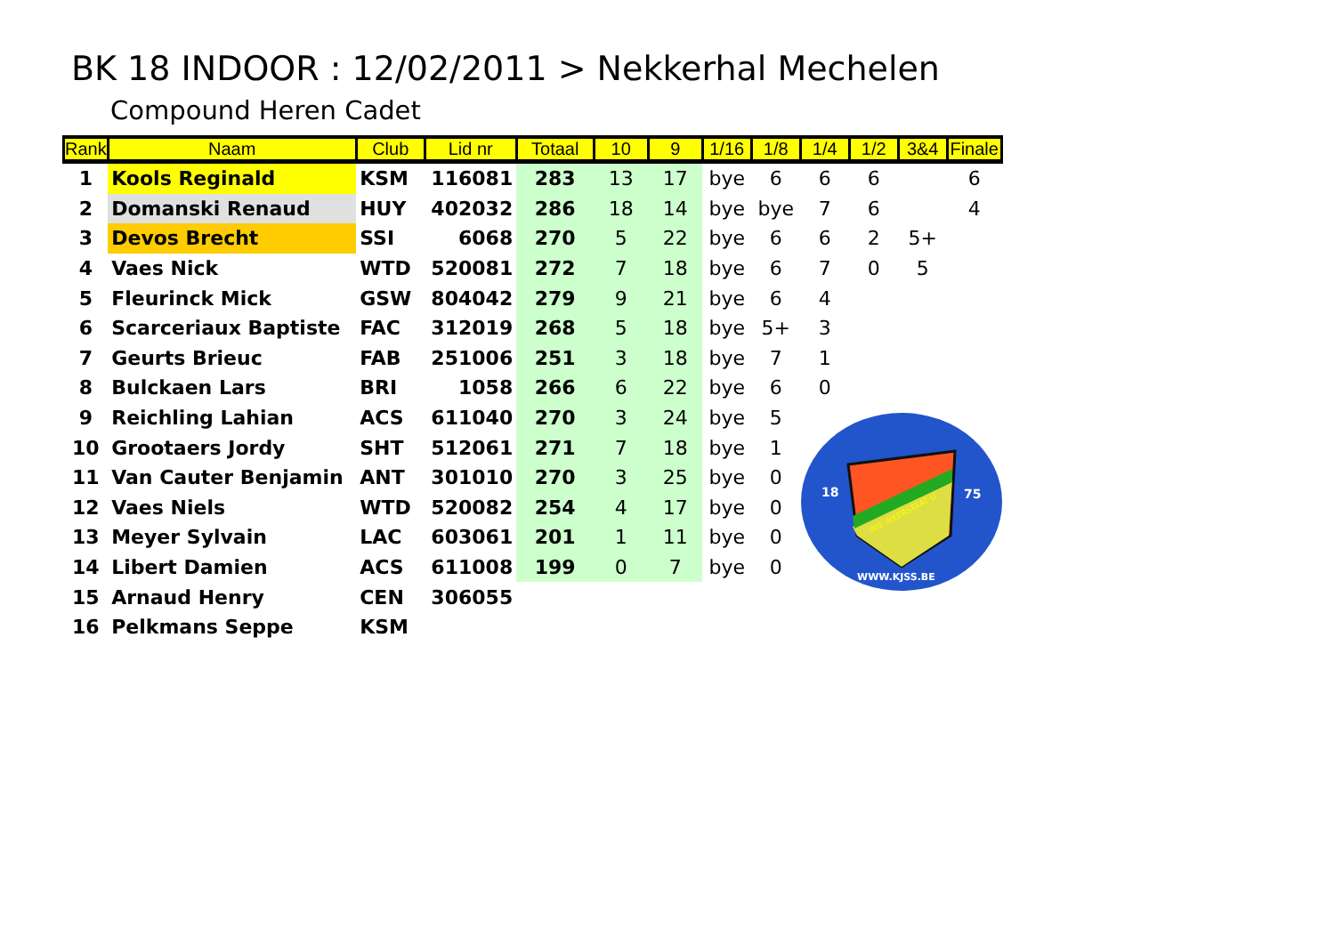BK 18 INDOOR : 12/02/2011 > Nekkerhal Mechelen
Compound Heren Cadet
| Rank | Naam | Club | Lid nr | Totaal | 10 | 9 | 1/16 | 1/8 | 1/4 | 1/2 | 3&4 | Finale |
| --- | --- | --- | --- | --- | --- | --- | --- | --- | --- | --- | --- | --- |
| 1 | Kools Reginald | KSM | 116081 | 283 | 13 | 17 | bye | 6 | 6 | 6 | | 6 |
| 2 | Domanski Renaud | HUY | 402032 | 286 | 18 | 14 | bye | bye | 7 | 6 | | 4 |
| 3 | Devos Brecht | SSI | 6068 | 270 | 5 | 22 | bye | 6 | 6 | 2 | 5+ | |
| 4 | Vaes Nick | WTD | 520081 | 272 | 7 | 18 | bye | 6 | 7 | 0 | 5 | |
| 5 | Fleurinck Mick | GSW | 804042 | 279 | 9 | 21 | bye | 6 | 4 | | | |
| 6 | Scarceriaux Baptiste | FAC | 312019 | 268 | 5 | 18 | bye | 5+ | 3 | | | |
| 7 | Geurts Brieuc | FAB | 251006 | 251 | 3 | 18 | bye | 7 | 1 | | | |
| 8 | Bulckaen Lars | BRI | 1058 | 266 | 6 | 22 | bye | 6 | 0 | | | |
| 9 | Reichling Lahian | ACS | 611040 | 270 | 3 | 24 | bye | 5 | | | | |
| 10 | Grootaers Jordy | SHT | 512061 | 271 | 7 | 18 | bye | 1 | | | | |
| 11 | Van Cauter Benjamin | ANT | 301010 | 270 | 3 | 25 | bye | 0 | | | | |
| 12 | Vaes Niels | WTD | 520082 | 254 | 4 | 17 | bye | 0 | | | | |
| 13 | Meyer Sylvain | LAC | 603061 | 201 | 1 | 11 | bye | 0 | | | | |
| 14 | Libert Damien | ACS | 611008 | 199 | 0 | 7 | bye | 0 | | | | |
| 15 | Arnaud Henry | CEN | 306055 | | | | | | | | | |
| 16 | Pelkmans Seppe | KSM | | | | | | | | | | |
18
75
WIE WEERSTAAT U
WWW.KJSS.BE